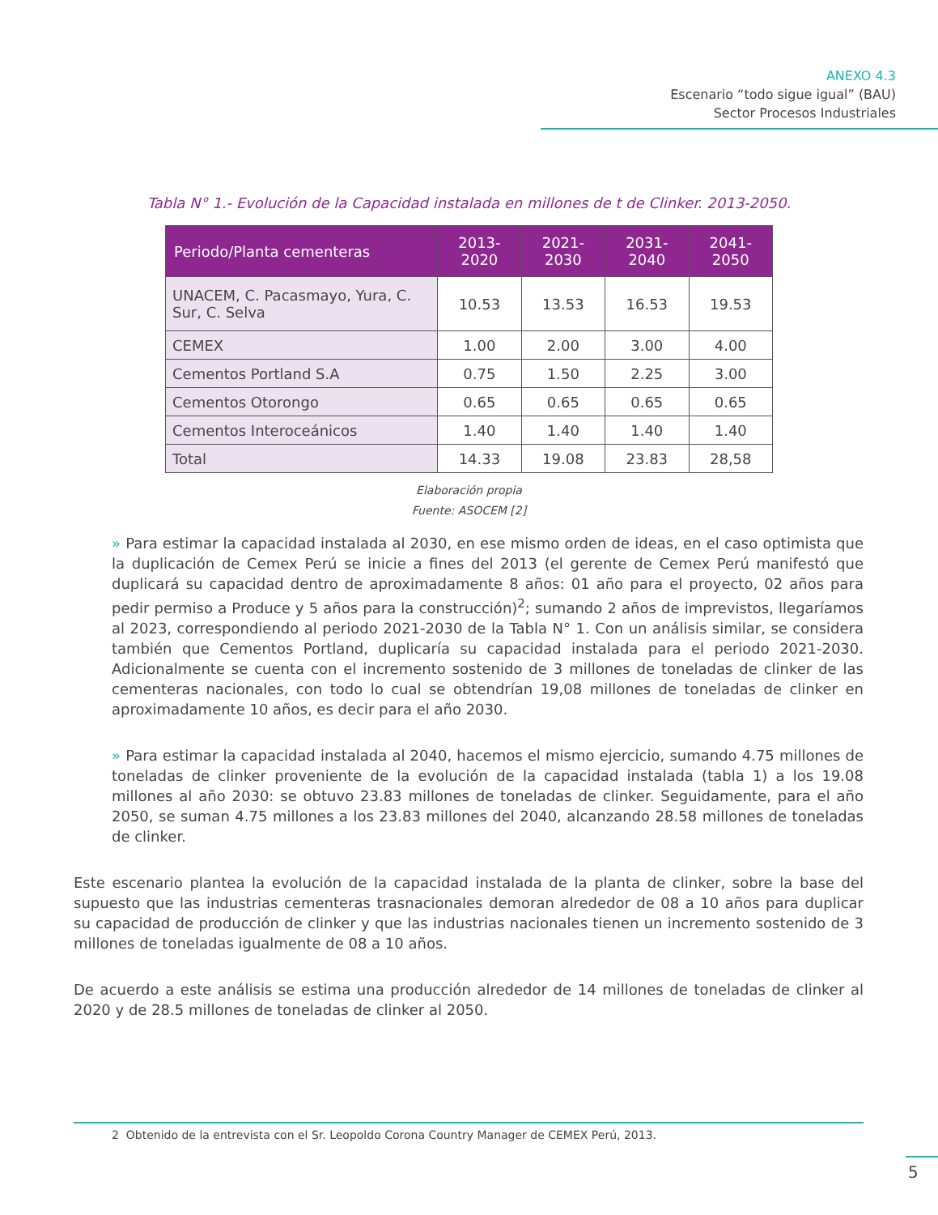ANEXO 4.3
Escenario “todo sigue igual” (BAU)
Sector Procesos Industriales
Tabla N° 1.- Evolución de la Capacidad instalada en millones de t de Clinker. 2013-2050.
| Periodo/Planta cementeras | 2013-2020 | 2021-2030 | 2031-2040 | 2041-2050 |
| --- | --- | --- | --- | --- |
| UNACEM, C. Pacasmayo, Yura, C. Sur, C. Selva | 10.53 | 13.53 | 16.53 | 19.53 |
| CEMEX | 1.00 | 2.00 | 3.00 | 4.00 |
| Cementos Portland S.A | 0.75 | 1.50 | 2.25 | 3.00 |
| Cementos Otorongo | 0.65 | 0.65 | 0.65 | 0.65 |
| Cementos Interoceánicos | 1.40 | 1.40 | 1.40 | 1.40 |
| Total | 14.33 | 19.08 | 23.83 | 28,58 |
Elaboración propia
Fuente: ASOCEM [2]
» Para estimar la capacidad instalada al 2030, en ese mismo orden de ideas, en el caso optimista que la duplicación de Cemex Perú se inicie a fines del 2013 (el gerente de Cemex Perú manifestó que duplicará su capacidad dentro de aproximadamente 8 años: 01 año para el proyecto, 02 años para pedir permiso a Produce y 5 años para la construcción)<sup>2</sup>; sumando 2 años de imprevistos, llegaríamos al 2023, correspondiendo al periodo 2021-2030 de la Tabla N° 1. Con un análisis similar, se considera también que Cementos Portland, duplicaría su capacidad instalada para el periodo 2021-2030. Adicionalmente se cuenta con el incremento sostenido de 3 millones de toneladas de clinker de las cementeras nacionales, con todo lo cual se obtendrían 19,08 millones de toneladas de clinker en aproximadamente 10 años, es decir para el año 2030.
» Para estimar la capacidad instalada al 2040, hacemos el mismo ejercicio, sumando 4.75 millones de toneladas de clinker proveniente de la evolución de la capacidad instalada (tabla 1) a los 19.08 millones al año 2030: se obtuvo 23.83 millones de toneladas de clinker. Seguidamente, para el año 2050, se suman 4.75 millones a los 23.83 millones del 2040, alcanzando 28.58 millones de toneladas de clinker.
Este escenario plantea la evolución de la capacidad instalada de la planta de clinker, sobre la base del supuesto que las industrias cementeras trasnacionales demoran alrededor de 08 a 10 años para duplicar su capacidad de producción de clinker y que las industrias nacionales tienen un incremento sostenido de 3 millones de toneladas igualmente de 08 a 10 años.
De acuerdo a este análisis se estima una producción alrededor de 14 millones de toneladas de clinker al 2020 y de 28.5 millones de toneladas de clinker al 2050.
2 Obtenido de la entrevista con el Sr. Leopoldo Corona Country Manager de CEMEX Perú, 2013.
5